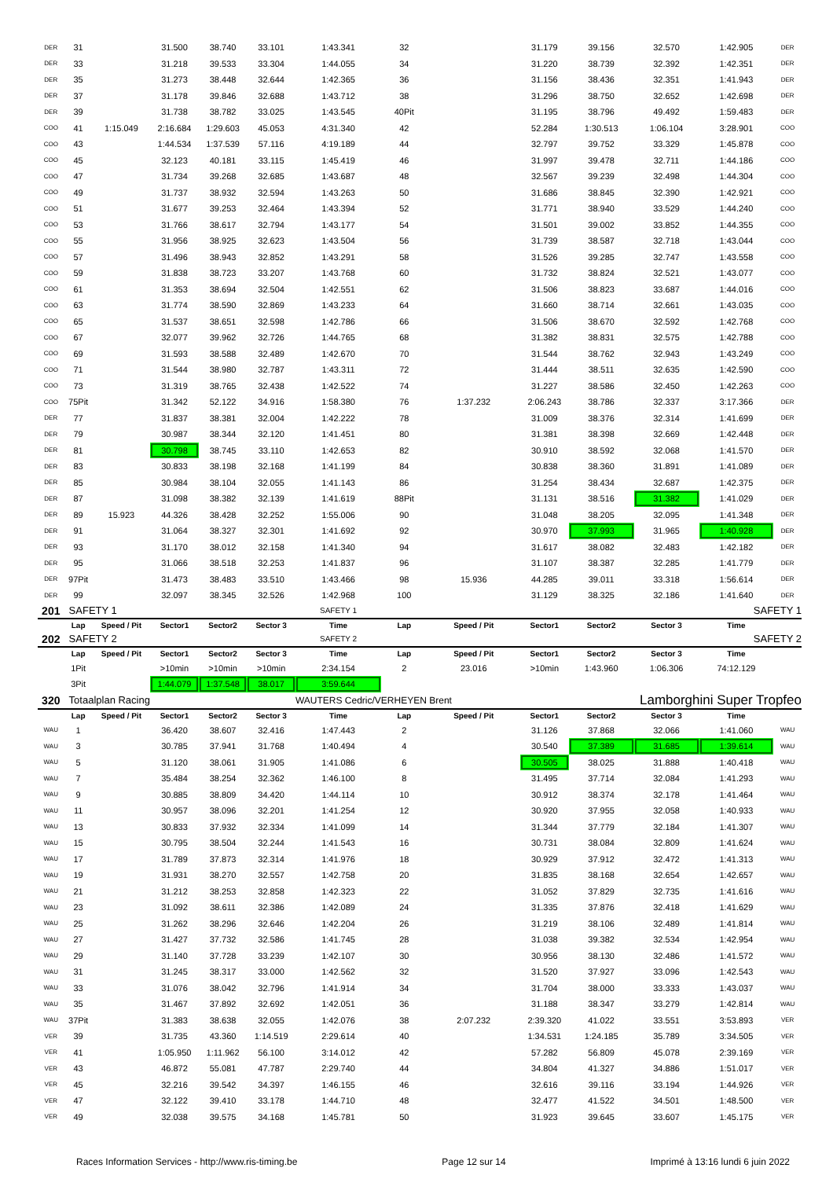| DER | 31 | | 31.500 | 38.740 | 33.101 | 1:43.341 | 32 | | 31.179 | 39.156 | 32.570 | 1:42.905 | DER |
| DER | 33 | | 31.218 | 39.533 | 33.304 | 1:44.055 | 34 | | 31.220 | 38.739 | 32.392 | 1:42.351 | DER |
| DER | 35 | | 31.273 | 38.448 | 32.644 | 1:42.365 | 36 | | 31.156 | 38.436 | 32.351 | 1:41.943 | DER |
| DER | 37 | | 31.178 | 39.846 | 32.688 | 1:43.712 | 38 | | 31.296 | 38.750 | 32.652 | 1:42.698 | DER |
| DER | 39 | | 31.738 | 38.782 | 33.025 | 1:43.545 | 40Pit | | 31.195 | 38.796 | 49.492 | 1:59.483 | DER |
| COO | 41 | 1:15.049 | 2:16.684 | 1:29.603 | 45.053 | 4:31.340 | 42 | | 52.284 | 1:30.513 | 1:06.104 | 3:28.901 | COO |
| COO | 43 | | 1:44.534 | 1:37.539 | 57.116 | 4:19.189 | 44 | | 32.797 | 39.752 | 33.329 | 1:45.878 | COO |
| COO | 45 | | 32.123 | 40.181 | 33.115 | 1:45.419 | 46 | | 31.997 | 39.478 | 32.711 | 1:44.186 | COO |
| COO | 47 | | 31.734 | 39.268 | 32.685 | 1:43.687 | 48 | | 32.567 | 39.239 | 32.498 | 1:44.304 | COO |
| COO | 49 | | 31.737 | 38.932 | 32.594 | 1:43.263 | 50 | | 31.686 | 38.845 | 32.390 | 1:42.921 | COO |
| COO | 51 | | 31.677 | 39.253 | 32.464 | 1:43.394 | 52 | | 31.771 | 38.940 | 33.529 | 1:44.240 | COO |
| COO | 53 | | 31.766 | 38.617 | 32.794 | 1:43.177 | 54 | | 31.501 | 39.002 | 33.852 | 1:44.355 | COO |
| COO | 55 | | 31.956 | 38.925 | 32.623 | 1:43.504 | 56 | | 31.739 | 38.587 | 32.718 | 1:43.044 | COO |
| COO | 57 | | 31.496 | 38.943 | 32.852 | 1:43.291 | 58 | | 31.526 | 39.285 | 32.747 | 1:43.558 | COO |
| COO | 59 | | 31.838 | 38.723 | 33.207 | 1:43.768 | 60 | | 31.732 | 38.824 | 32.521 | 1:43.077 | COO |
| COO | 61 | | 31.353 | 38.694 | 32.504 | 1:42.551 | 62 | | 31.506 | 38.823 | 33.687 | 1:44.016 | COO |
| COO | 63 | | 31.774 | 38.590 | 32.869 | 1:43.233 | 64 | | 31.660 | 38.714 | 32.661 | 1:43.035 | COO |
| COO | 65 | | 31.537 | 38.651 | 32.598 | 1:42.786 | 66 | | 31.506 | 38.670 | 32.592 | 1:42.768 | COO |
| COO | 67 | | 32.077 | 39.962 | 32.726 | 1:44.765 | 68 | | 31.382 | 38.831 | 32.575 | 1:42.788 | COO |
| COO | 69 | | 31.593 | 38.588 | 32.489 | 1:42.670 | 70 | | 31.544 | 38.762 | 32.943 | 1:43.249 | COO |
| COO | 71 | | 31.544 | 38.980 | 32.787 | 1:43.311 | 72 | | 31.444 | 38.511 | 32.635 | 1:42.590 | COO |
| COO | 73 | | 31.319 | 38.765 | 32.438 | 1:42.522 | 74 | | 31.227 | 38.586 | 32.450 | 1:42.263 | COO |
| COO | 75Pit | | 31.342 | 52.122 | 34.916 | 1:58.380 | 76 | 1:37.232 | 2:06.243 | 38.786 | 32.337 | 3:17.366 | DER |
| DER | 77 | | 31.837 | 38.381 | 32.004 | 1:42.222 | 78 | | 31.009 | 38.376 | 32.314 | 1:41.699 | DER |
| DER | 79 | | 30.987 | 38.344 | 32.120 | 1:41.451 | 80 | | 31.381 | 38.398 | 32.669 | 1:42.448 | DER |
| DER | 81 | | 30.798 | 38.745 | 33.110 | 1:42.653 | 82 | | 30.910 | 38.592 | 32.068 | 1:41.570 | DER |
| DER | 83 | | 30.833 | 38.198 | 32.168 | 1:41.199 | 84 | | 30.838 | 38.360 | 31.891 | 1:41.089 | DER |
| DER | 85 | | 30.984 | 38.104 | 32.055 | 1:41.143 | 86 | | 31.254 | 38.434 | 32.687 | 1:42.375 | DER |
| DER | 87 | | 31.098 | 38.382 | 32.139 | 1:41.619 | 88Pit | | 31.131 | 38.516 | 31.382 | 1:41.029 | DER |
| DER | 89 | 15.923 | 44.326 | 38.428 | 32.252 | 1:55.006 | 90 | | 31.048 | 38.205 | 32.095 | 1:41.348 | DER |
| DER | 91 | | 31.064 | 38.327 | 32.301 | 1:41.692 | 92 | | 30.970 | 37.993 | 31.965 | 1:40.928 | DER |
| DER | 93 | | 31.170 | 38.012 | 32.158 | 1:41.340 | 94 | | 31.617 | 38.082 | 32.483 | 1:42.182 | DER |
| DER | 95 | | 31.066 | 38.518 | 32.253 | 1:41.837 | 96 | | 31.107 | 38.387 | 32.285 | 1:41.779 | DER |
| DER | 97Pit | | 31.473 | 38.483 | 33.510 | 1:43.466 | 98 | 15.936 | 44.285 | 39.011 | 33.318 | 1:56.614 | DER |
| DER | 99 | | 32.097 | 38.345 | 32.526 | 1:42.968 | 100 | | 31.129 | 38.325 | 32.186 | 1:41.640 | DER |
| 201 | SAFETY 1 | | | | | SAFETY 1 | | | | | | SAFETY 1 | |
| | Lap | Speed / Pit | Sector1 | Sector2 | Sector 3 | Time | Lap | Speed / Pit | Sector1 | Sector2 | Sector 3 | Time | |
| 202 | SAFETY 2 | | | | | SAFETY 2 | | | | | | SAFETY 2 | |
| | Lap | Speed / Pit | Sector1 | Sector2 | Sector 3 | Time | Lap | Speed / Pit | Sector1 | Sector2 | Sector 3 | Time | |
| | 1Pit | | >10min | >10min | >10min | 2:34.154 | 2 | 23.016 | >10min | 1:43.960 | 1:06.306 | 74:12.129 | |
| | 3Pit | | 1:44.079 | 1:37.548 | 38.017 | 3:59.644 | | | | | | | |
| 320 | Totaalplan Racing | | | | | WAUTERS Cedric/VERHEYEN Brent | | | | Lamborghini Super Tropfeo | | | |
| | Lap | Speed / Pit | Sector1 | Sector2 | Sector 3 | Time | Lap | Speed / Pit | Sector1 | Sector2 | Sector 3 | Time | |
| WAU | 1 | | 36.420 | 38.607 | 32.416 | 1:47.443 | 2 | | 31.126 | 37.868 | 32.066 | 1:41.060 | WAU |
| WAU | 3 | | 30.785 | 37.941 | 31.768 | 1:40.494 | 4 | | 30.540 | 37.389 | 31.685 | 1:39.614 | WAU |
| WAU | 5 | | 31.120 | 38.061 | 31.905 | 1:41.086 | 6 | | 30.505 | 38.025 | 31.888 | 1:40.418 | WAU |
| WAU | 7 | | 35.484 | 38.254 | 32.362 | 1:46.100 | 8 | | 31.495 | 37.714 | 32.084 | 1:41.293 | WAU |
| WAU | 9 | | 30.885 | 38.809 | 34.420 | 1:44.114 | 10 | | 30.912 | 38.374 | 32.178 | 1:41.464 | WAU |
| WAU | 11 | | 30.957 | 38.096 | 32.201 | 1:41.254 | 12 | | 30.920 | 37.955 | 32.058 | 1:40.933 | WAU |
| WAU | 13 | | 30.833 | 37.932 | 32.334 | 1:41.099 | 14 | | 31.344 | 37.779 | 32.184 | 1:41.307 | WAU |
| WAU | 15 | | 30.795 | 38.504 | 32.244 | 1:41.543 | 16 | | 30.731 | 38.084 | 32.809 | 1:41.624 | WAU |
| WAU | 17 | | 31.789 | 37.873 | 32.314 | 1:41.976 | 18 | | 30.929 | 37.912 | 32.472 | 1:41.313 | WAU |
| WAU | 19 | | 31.931 | 38.270 | 32.557 | 1:42.758 | 20 | | 31.835 | 38.168 | 32.654 | 1:42.657 | WAU |
| WAU | 21 | | 31.212 | 38.253 | 32.858 | 1:42.323 | 22 | | 31.052 | 37.829 | 32.735 | 1:41.616 | WAU |
| WAU | 23 | | 31.092 | 38.611 | 32.386 | 1:42.089 | 24 | | 31.335 | 37.876 | 32.418 | 1:41.629 | WAU |
| WAU | 25 | | 31.262 | 38.296 | 32.646 | 1:42.204 | 26 | | 31.219 | 38.106 | 32.489 | 1:41.814 | WAU |
| WAU | 27 | | 31.427 | 37.732 | 32.586 | 1:41.745 | 28 | | 31.038 | 39.382 | 32.534 | 1:42.954 | WAU |
| WAU | 29 | | 31.140 | 37.728 | 33.239 | 1:42.107 | 30 | | 30.956 | 38.130 | 32.486 | 1:41.572 | WAU |
| WAU | 31 | | 31.245 | 38.317 | 33.000 | 1:42.562 | 32 | | 31.520 | 37.927 | 33.096 | 1:42.543 | WAU |
| WAU | 33 | | 31.076 | 38.042 | 32.796 | 1:41.914 | 34 | | 31.704 | 38.000 | 33.333 | 1:43.037 | WAU |
| WAU | 35 | | 31.467 | 37.892 | 32.692 | 1:42.051 | 36 | | 31.188 | 38.347 | 33.279 | 1:42.814 | WAU |
| WAU | 37Pit | | 31.383 | 38.638 | 32.055 | 1:42.076 | 38 | 2:07.232 | 2:39.320 | 41.022 | 33.551 | 3:53.893 | VER |
| VER | 39 | | 31.735 | 43.360 | 1:14.519 | 2:29.614 | 40 | | 1:34.531 | 1:24.185 | 35.789 | 3:34.505 | VER |
| VER | 41 | | 1:05.950 | 1:11.962 | 56.100 | 3:14.012 | 42 | | 57.282 | 56.809 | 45.078 | 2:39.169 | VER |
| VER | 43 | | 46.872 | 55.081 | 47.787 | 2:29.740 | 44 | | 34.804 | 41.327 | 34.886 | 1:51.017 | VER |
| VER | 45 | | 32.216 | 39.542 | 34.397 | 1:46.155 | 46 | | 32.616 | 39.116 | 33.194 | 1:44.926 | VER |
| VER | 47 | | 32.122 | 39.410 | 33.178 | 1:44.710 | 48 | | 32.477 | 41.522 | 34.501 | 1:48.500 | VER |
| VER | 49 | | 32.038 | 39.575 | 34.168 | 1:45.781 | 50 | | 31.923 | 39.645 | 33.607 | 1:45.175 | VER |
Races Information Services - http://www.ris-timing.be Page 12 sur 14 Imprimé à 13:16 lundi 6 juin 2022